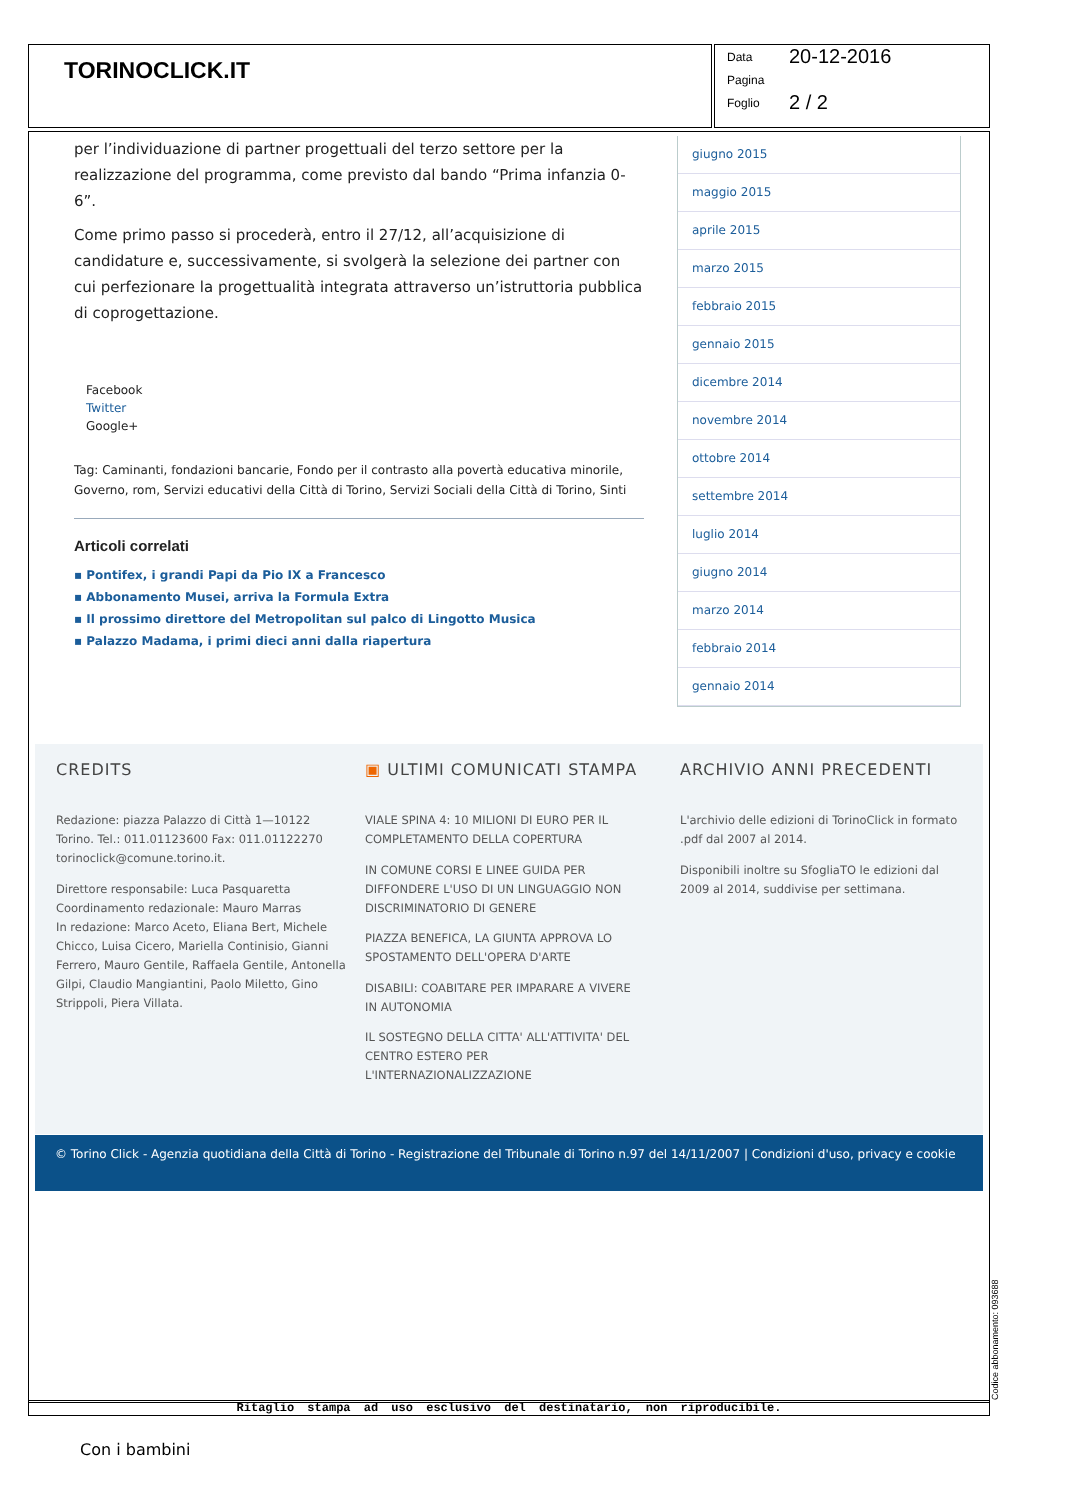TORINOCLICK.IT
Data 20-12-2016
Pagina
Foglio 2 / 2
per l’individuazione di partner progettuali del terzo settore per la realizzazione del programma, come previsto dal bando “Prima infanzia 0-6”.
Come primo passo si procederà, entro il 27/12, all’acquisizione di candidature e, successivamente, si svolgerà la selezione dei partner con cui perfezionare la progettualità integrata attraverso un’istruttoria pubblica di coprogettazione.
Facebook
Twitter
Google+
Tag: Caminanti, fondazioni bancarie, Fondo per il contrasto alla povertà educativa minorile, Governo, rom, Servizi educativi della Città di Torino, Servizi Sociali della Città di Torino, Sinti
Articoli correlati
▪ Pontifex, i grandi Papi da Pio IX a Francesco
▪ Abbonamento Musei, arriva la Formula Extra
▪ Il prossimo direttore del Metropolitan sul palco di Lingotto Musica
▪ Palazzo Madama, i primi dieci anni dalla riapertura
giugno 2015
maggio 2015
aprile 2015
marzo 2015
febbraio 2015
gennaio 2015
dicembre 2014
novembre 2014
ottobre 2014
settembre 2014
luglio 2014
giugno 2014
marzo 2014
febbraio 2014
gennaio 2014
CREDITS
Redazione: piazza Palazzo di Città 1—10122 Torino. Tel.: 011.01123600 Fax: 011.01122270 torinoclick@comune.torino.it.
Direttore responsabile: Luca Pasquaretta
Coordinamento redazionale: Mauro Marras
In redazione: Marco Aceto, Eliana Bert, Michele Chicco, Luisa Cicero, Mariella Continisio, Gianni Ferrero, Mauro Gentile, Raffaela Gentile, Antonella Gilpi, Claudio Mangiantini, Paolo Miletto, Gino Strippoli, Piera Villata.
▣ ULTIMI COMUNICATI STAMPA
VIALE SPINA 4: 10 MILIONI DI EURO PER IL COMPLETAMENTO DELLA COPERTURA
IN COMUNE CORSI E LINEE GUIDA PER DIFFONDERE L'USO DI UN LINGUAGGIO NON DISCRIMINATORIO DI GENERE
PIAZZA BENEFICA, LA GIUNTA APPROVA LO SPOSTAMENTO DELL'OPERA D'ARTE
DISABILI: COABITARE PER IMPARARE A VIVERE IN AUTONOMIA
IL SOSTEGNO DELLA CITTA' ALL'ATTIVITA' DEL CENTRO ESTERO PER L'INTERNAZIONALIZZAZIONE
ARCHIVIO ANNI PRECEDENTI
L'archivio delle edizioni di TorinoClick in formato .pdf dal 2007 al 2014.
Disponibili inoltre su SfogliaTO le edizioni dal 2009 al 2014, suddivise per settimana.
© Torino Click - Agenzia quotidiana della Città di Torino - Registrazione del Tribunale di Torino n.97 del 14/11/2007 | Condizioni d'uso, privacy e cookie
Ritaglio stampa ad uso esclusivo del destinatario, non riproducibile.
Codice abbonamento: 093688
Con i bambini